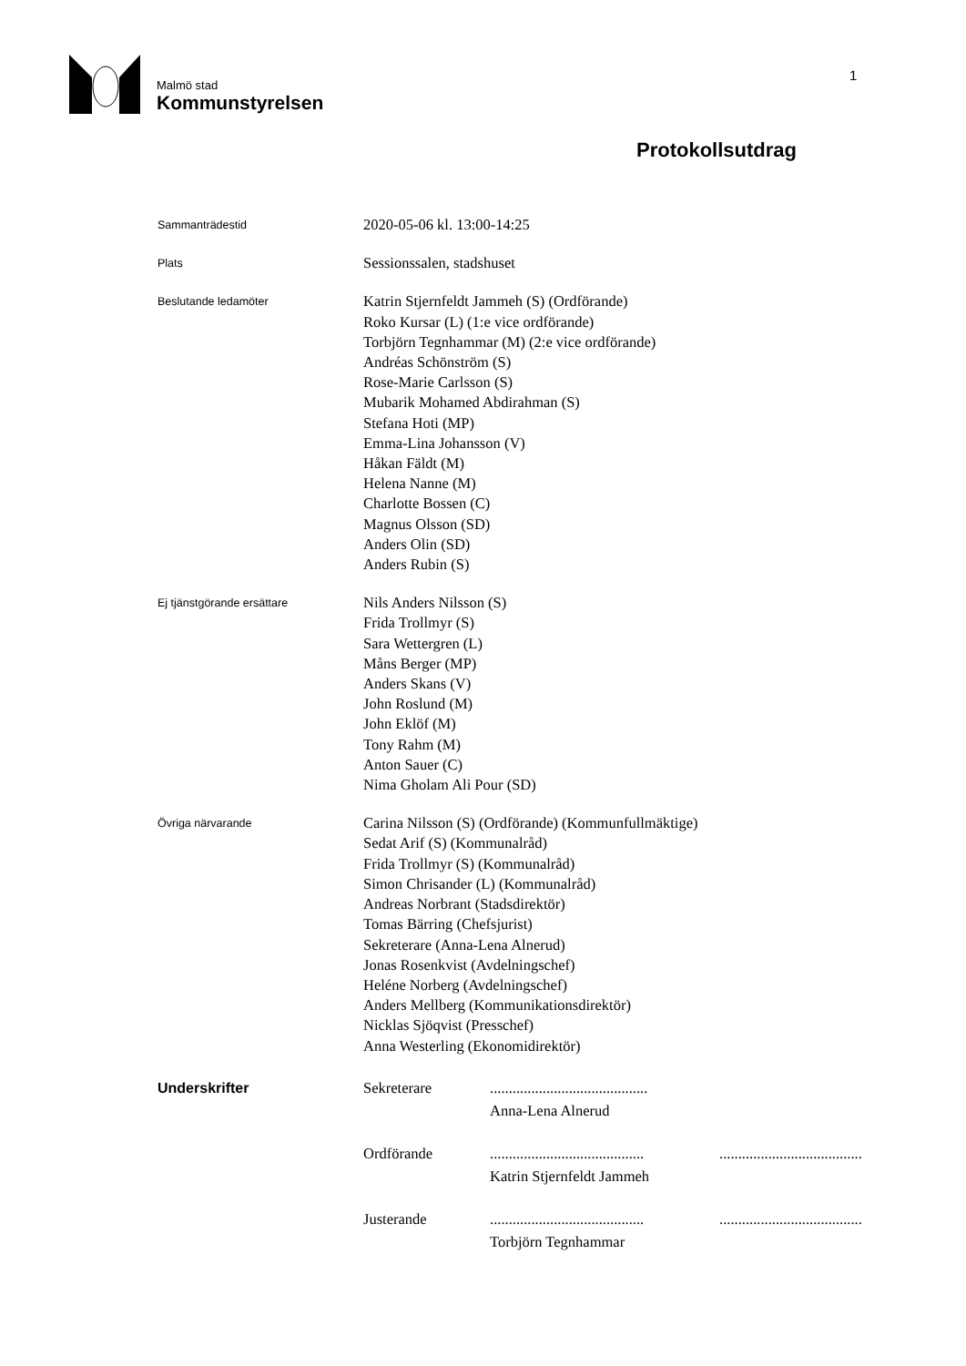Malmö stad
Kommunstyrelsen
1
Protokollsutdrag
Sammanträdestid
2020-05-06 kl. 13:00-14:25
Plats
Sessionssalen, stadshuset
Beslutande ledamöter
Katrin Stjernfeldt Jammeh (S) (Ordförande)
Roko Kursar (L) (1:e vice ordförande)
Torbjörn Tegnhammar (M) (2:e vice ordförande)
Andréas Schönström (S)
Rose-Marie Carlsson (S)
Mubarik Mohamed Abdirahman (S)
Stefana Hoti (MP)
Emma-Lina Johansson (V)
Håkan Fäldt (M)
Helena Nanne (M)
Charlotte Bossen (C)
Magnus Olsson (SD)
Anders Olin (SD)
Anders Rubin (S)
Ej tjänstgörande ersättare
Nils Anders Nilsson (S)
Frida Trollmyr (S)
Sara Wettergren (L)
Måns Berger (MP)
Anders Skans (V)
John Roslund (M)
John Eklöf (M)
Tony Rahm (M)
Anton Sauer (C)
Nima Gholam Ali Pour (SD)
Övriga närvarande
Carina Nilsson (S) (Ordförande) (Kommunfullmäktige)
Sedat Arif (S) (Kommunalråd)
Frida Trollmyr (S) (Kommunalråd)
Simon Chrisander (L) (Kommunalråd)
Andreas Norbrant (Stadsdirektör)
Tomas Bärring (Chefsjurist)
Sekreterare (Anna-Lena Alnerud)
Jonas Rosenkvist (Avdelningschef)
Heléne Norberg (Avdelningschef)
Anders Mellberg (Kommunikationsdirektör)
Nicklas Sjöqvist (Presschef)
Anna Westerling (Ekonomidirektör)
Underskrifter
| Sekreterare | .......................................... | |
| | Anna-Lena Alnerud | |
| Ordförande | ......................................... | ...................................... |
| | Katrin Stjernfeldt Jammeh | |
| Justerande | ......................................... | ...................................... |
| | Torbjörn Tegnhammar | |